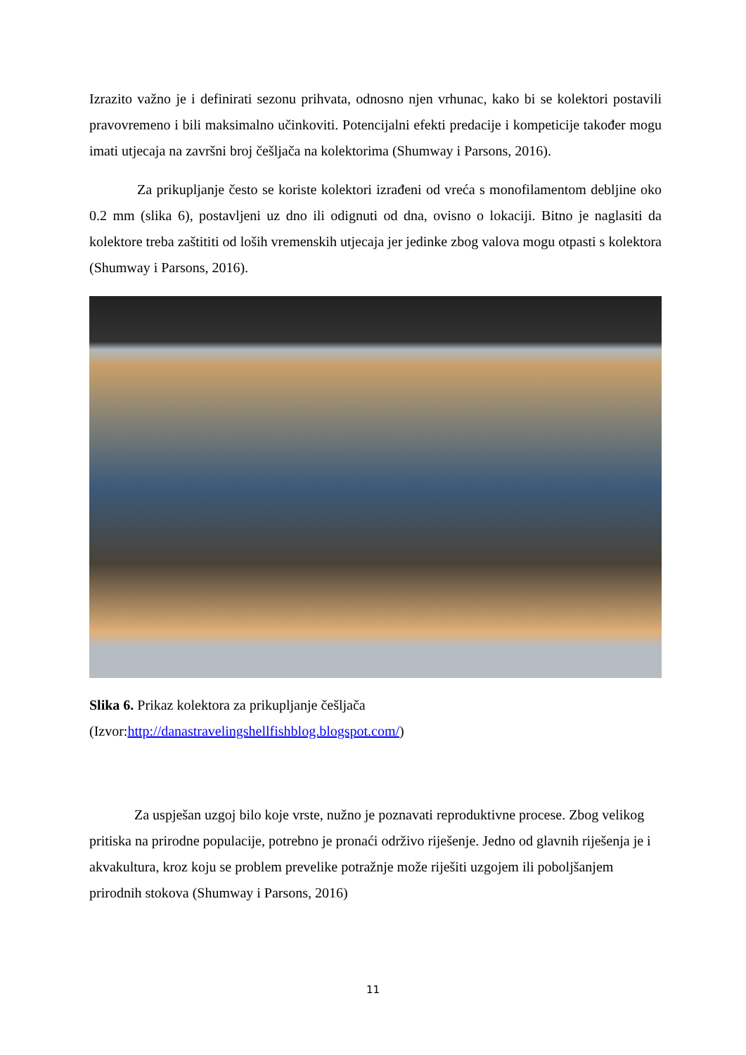Izrazito važno je i definirati sezonu prihvata, odnosno njen vrhunac, kako bi se kolektori postavili pravovremeno i bili maksimalno učinkoviti. Potencijalni efekti predacije i kompeticije također mogu imati utjecaja na završni broj češljača na kolektorima (Shumway i Parsons, 2016).
Za prikupljanje često se koriste kolektori izrađeni od vreća s monofilamentom debljine oko 0.2 mm (slika 6), postavljeni uz dno ili odignuti od dna, ovisno o lokaciji. Bitno je naglasiti da kolektore treba zaštititi od loših vremenskih utjecaja jer jedinke zbog valova mogu otpasti s kolektora (Shumway i Parsons, 2016).
Slika 6. Prikaz kolektora za prikupljanje češljača
(Izvor:http://danastravelingshellfishblog.blogspot.com/)
Za uspješan uzgoj bilo koje vrste, nužno je poznavati reproduktivne procese. Zbog velikog pritiska na prirodne populacije, potrebno je pronaći održivo riješenje. Jedno od glavnih riješenja je i akvakultura, kroz koju se problem prevelike potražnje može riješiti uzgojem ili poboljšanjem prirodnih stokova (Shumway i Parsons, 2016)
11